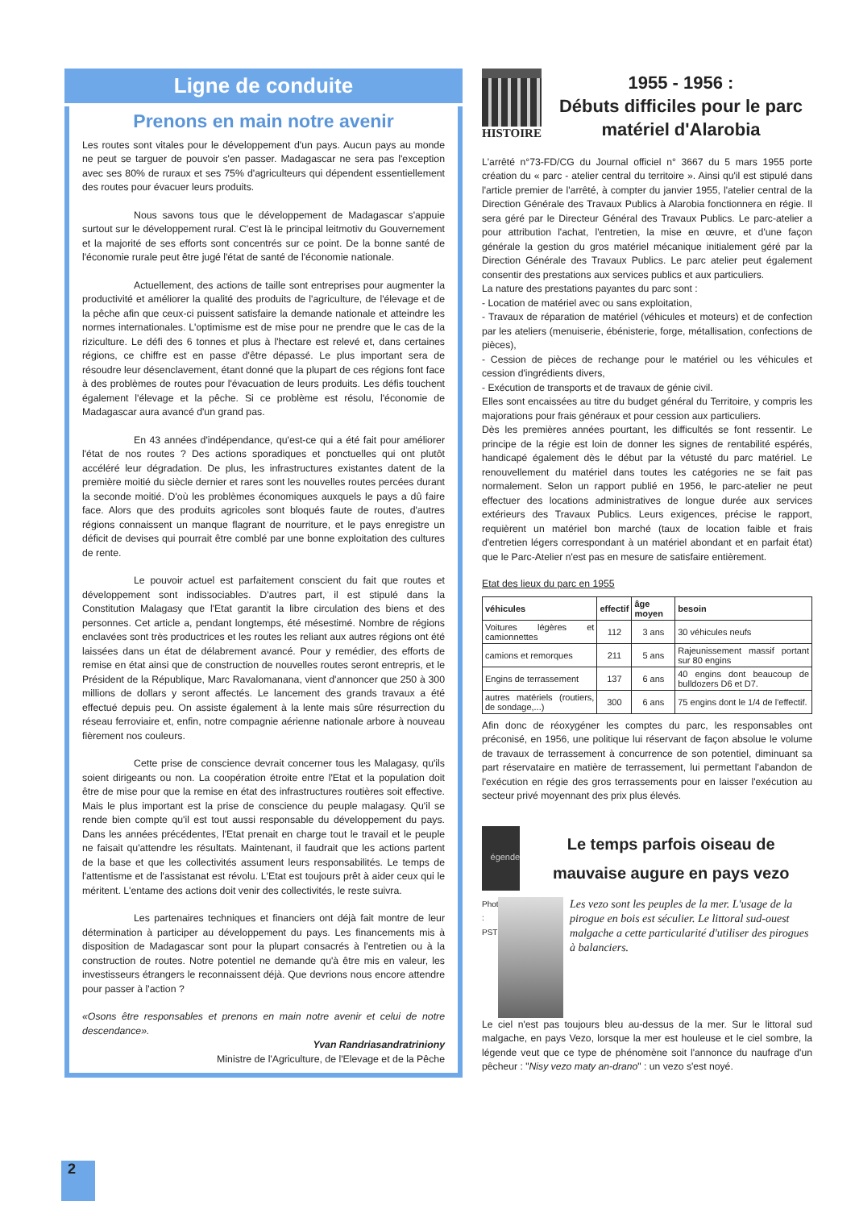Ligne de conduite
Prenons en main notre avenir
Les routes sont vitales pour le développement d'un pays. Aucun pays au monde ne peut se targuer de pouvoir s'en passer. Madagascar ne sera pas l'exception avec ses 80% de ruraux et ses 75% d'agriculteurs qui dépendent essentiellement des routes pour évacuer leurs produits.
Nous savons tous que le développement de Madagascar s'appuie surtout sur le développement rural. C'est là le principal leitmotiv du Gouvernement et la majorité de ses efforts sont concentrés sur ce point. De la bonne santé de l'économie rurale peut être jugé l'état de santé de l'économie nationale.
Actuellement, des actions de taille sont entreprises pour augmenter la productivité et améliorer la qualité des produits de l'agriculture, de l'élevage et de la pêche afin que ceux-ci puissent satisfaire la demande nationale et atteindre les normes internationales. L'optimisme est de mise pour ne prendre que le cas de la riziculture. Le défi des 6 tonnes et plus à l'hectare est relevé et, dans certaines régions, ce chiffre est en passe d'être dépassé. Le plus important sera de résoudre leur désenclavement, étant donné que la plupart de ces régions font face à des problèmes de routes pour l'évacuation de leurs produits. Les défis touchent également l'élevage et la pêche. Si ce problème est résolu, l'économie de Madagascar aura avancé d'un grand pas.
En 43 années d'indépendance, qu'est-ce qui a été fait pour améliorer l'état de nos routes ? Des actions sporadiques et ponctuelles qui ont plutôt accéléré leur dégradation. De plus, les infrastructures existantes datent de la première moitié du siècle dernier et rares sont les nouvelles routes percées durant la seconde moitié. D'où les problèmes économiques auxquels le pays a dû faire face. Alors que des produits agricoles sont bloqués faute de routes, d'autres régions connaissent un manque flagrant de nourriture, et le pays enregistre un déficit de devises qui pourrait être comblé par une bonne exploitation des cultures de rente.
Le pouvoir actuel est parfaitement conscient du fait que routes et développement sont indissociables. D'autres part, il est stipulé dans la Constitution Malagasy que l'Etat garantit la libre circulation des biens et des personnes. Cet article a, pendant longtemps, été mésestimé. Nombre de régions enclavées sont très productrices et les routes les reliant aux autres régions ont été laissées dans un état de délabrement avancé. Pour y remédier, des efforts de remise en état ainsi que de construction de nouvelles routes seront entrepris, et le Président de la République, Marc Ravalomanana, vient d'annoncer que 250 à 300 millions de dollars y seront affectés. Le lancement des grands travaux a été effectué depuis peu. On assiste également à la lente mais sûre résurrection du réseau ferroviaire et, enfin, notre compagnie aérienne nationale arbore à nouveau fièrement nos couleurs.
Cette prise de conscience devrait concerner tous les Malagasy, qu'ils soient dirigeants ou non. La coopération étroite entre l'Etat et la population doit être de mise pour que la remise en état des infrastructures routières soit effective. Mais le plus important est la prise de conscience du peuple malagasy. Qu'il se rende bien compte qu'il est tout aussi responsable du développement du pays. Dans les années précédentes, l'Etat prenait en charge tout le travail et le peuple ne faisait qu'attendre les résultats. Maintenant, il faudrait que les actions partent de la base et que les collectivités assument leurs responsabilités. Le temps de l'attentisme et de l'assistanat est révolu. L'Etat est toujours prêt à aider ceux qui le méritent. L'entame des actions doit venir des collectivités, le reste suivra.
Les partenaires techniques et financiers ont déjà fait montre de leur détermination à participer au développement du pays. Les financements mis à disposition de Madagascar sont pour la plupart consacrés à l'entretien ou à la construction de routes. Notre potentiel ne demande qu'à être mis en valeur, les investisseurs étrangers le reconnaissent déjà. Que devrions nous encore attendre pour passer à l'action ?
«Osons être responsables et prenons en main notre avenir et celui de notre descendance».
Yvan Randriasandratriniony
Ministre de l'Agriculture, de l'Elevage et de la Pêche
HISTOIRE
1955 - 1956 :
Débuts difficiles pour le parc matériel d'Alarobia
L'arrêté n°73-FD/CG du Journal officiel n° 3667 du 5 mars 1955 porte création du « parc - atelier central du territoire ». Ainsi qu'il est stipulé dans l'article premier de l'arrêté, à compter du janvier 1955, l'atelier central de la Direction Générale des Travaux Publics à Alarobia fonctionnera en régie. Il sera géré par le Directeur Général des Travaux Publics. Le parc-atelier a pour attribution l'achat, l'entretien, la mise en œuvre, et d'une façon générale la gestion du gros matériel mécanique initialement géré par la Direction Générale des Travaux Publics. Le parc atelier peut également consentir des prestations aux services publics et aux particuliers.
La nature des prestations payantes du parc sont :
- Location de matériel avec ou sans exploitation,
- Travaux de réparation de matériel (véhicules et moteurs) et de confection par les ateliers (menuiserie, ébénisterie, forge, métallisation, confections de pièces),
- Cession de pièces de rechange pour le matériel ou les véhicules et cession d'ingrédients divers,
- Exécution de transports et de travaux de génie civil.
Elles sont encaissées au titre du budget général du Territoire, y compris les majorations pour frais généraux et pour cession aux particuliers.
Dès les premières années pourtant, les difficultés se font ressentir. Le principe de la régie est loin de donner les signes de rentabilité espérés, handicapé également dès le début par la vétusté du parc matériel. Le renouvellement du matériel dans toutes les catégories ne se fait pas normalement. Selon un rapport publié en 1956, le parc-atelier ne peut effectuer des locations administratives de longue durée aux services extérieurs des Travaux Publics. Leurs exigences, précise le rapport, requièrent un matériel bon marché (taux de location faible et frais d'entretien légers correspondant à un matériel abondant et en parfait état) que le Parc-Atelier n'est pas en mesure de satisfaire entièrement.
Etat des lieux du parc en 1955
| véhicules | effectif | âge moyen | besoin |
| --- | --- | --- | --- |
| Voitures légères et camionnettes | 112 | 3 ans | 30 véhicules neufs |
| camions et remorques | 211 | 5 ans | Rajeunissement massif portant sur 80 engins |
| Engins de terrassement | 137 | 6 ans | 40 engins dont beaucoup de bulldozers D6 et D7. |
| autres matériels (routiers, de sondage,...) | 300 | 6 ans | 75 engins dont le 1/4 de l'effectif. |
Afin donc de réoxygéner les comptes du parc, les responsables ont préconisé, en 1956, une politique lui réservant de façon absolue le volume de travaux de terrassement à concurrence de son potentiel, diminuant sa part réservataire en matière de terrassement, lui permettant l'abandon de l'exécution en régie des gros terrassements pour en laisser l'exécution au secteur privé moyennant des prix plus élevés.
égende
Le temps parfois oiseau de mauvaise augure en pays vezo
Photo : PST
Les vezo sont les peuples de la mer. L'usage de la pirogue en bois est séculier. Le littoral sud-ouest malgache a cette particularité d'utiliser des pirogues à balanciers.
Le ciel n'est pas toujours bleu au-dessus de la mer. Sur le littoral sud malgache, en pays Vezo, lorsque la mer est houleuse et le ciel sombre, la légende veut que ce type de phénomène soit l'annonce du naufrage d'un pêcheur : "Nisy vezo maty an-drano" : un vezo s'est noyé.
2